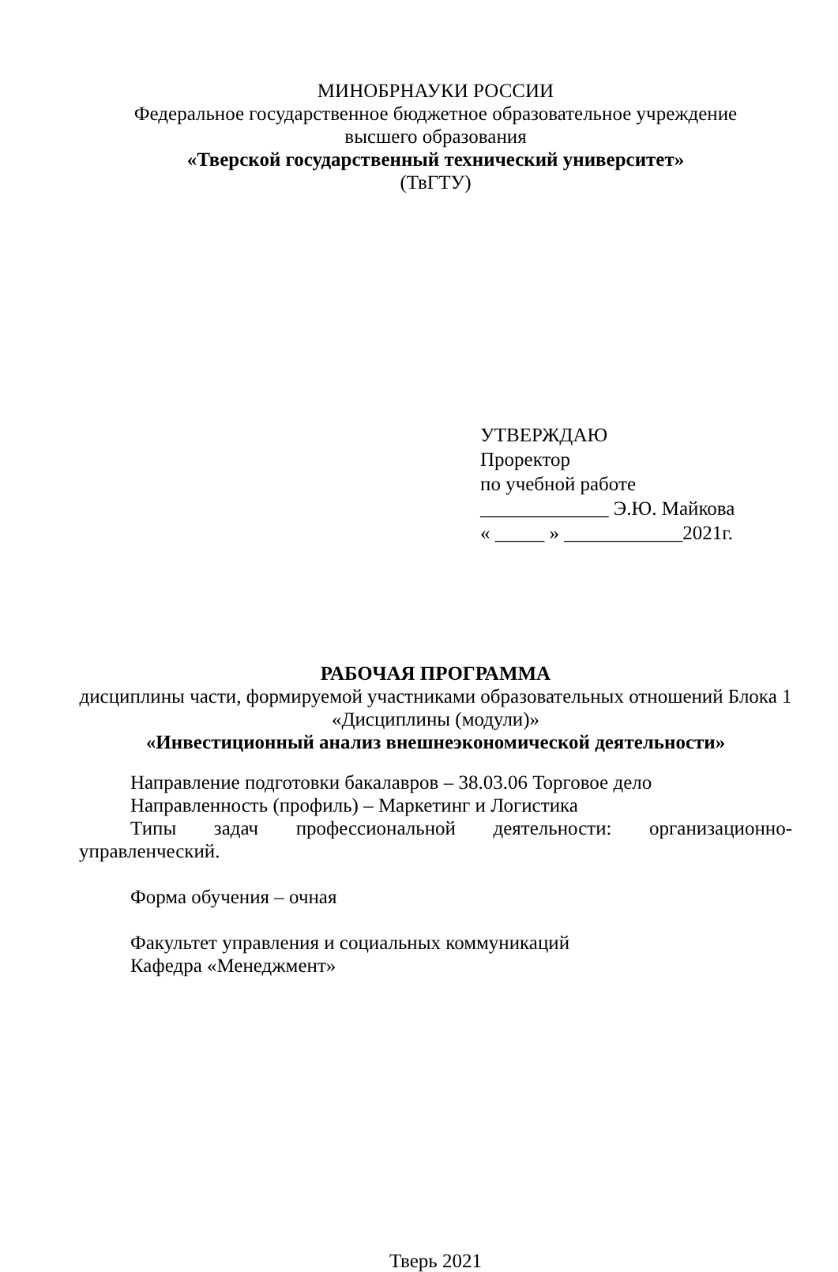МИНОБРНАУКИ РОССИИ
Федеральное государственное бюджетное образовательное учреждение
высшего образования
«Тверской государственный технический университет»
(ТвГТУ)
УТВЕРЖДАЮ
Проректор
по учебной работе
_____________ Э.Ю. Майкова
« _____ » ____________2021г.
РАБОЧАЯ ПРОГРАММА
дисциплины части, формируемой участниками образовательных отношений Блока 1 «Дисциплины (модули)»
«Инвестиционный анализ внешнеэкономической деятельности»
Направление подготовки бакалавров – 38.03.06 Торговое дело
Направленность (профиль) – Маркетинг и Логистика
Типы задач профессиональной деятельности: организационно-
управленческий.
Форма обучения – очная
Факультет управления и социальных коммуникаций
Кафедра «Менеджмент»
Тверь 2021